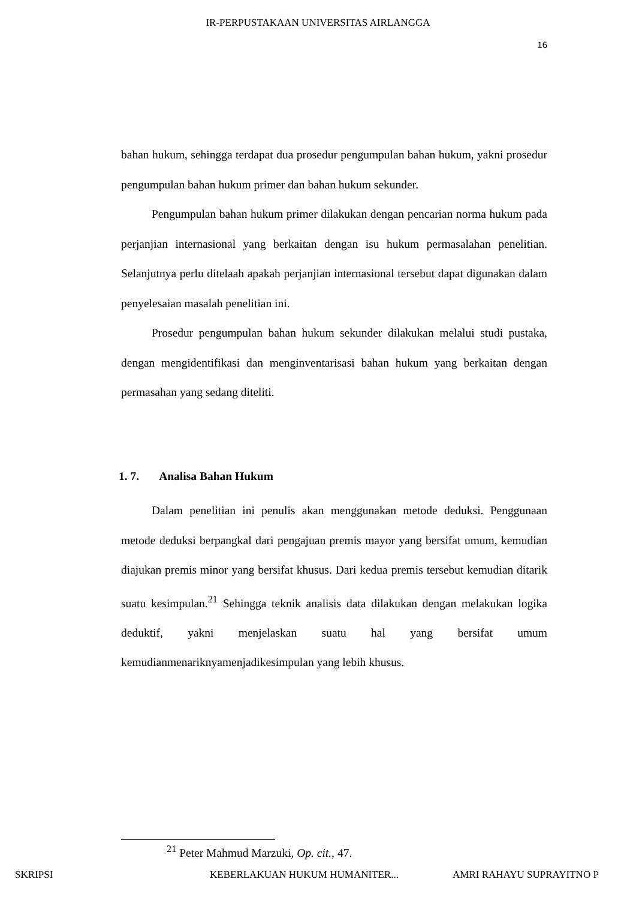IR-PERPUSTAKAAN UNIVERSITAS AIRLANGGA
16
bahan hukum, sehingga terdapat dua prosedur pengumpulan bahan hukum, yakni prosedur pengumpulan bahan hukum primer dan bahan hukum sekunder.
Pengumpulan bahan hukum primer dilakukan dengan pencarian norma hukum pada perjanjian internasional yang berkaitan dengan isu hukum permasalahan penelitian. Selanjutnya perlu ditelaah apakah perjanjian internasional tersebut dapat digunakan dalam penyelesaian masalah penelitian ini.
Prosedur pengumpulan bahan hukum sekunder dilakukan melalui studi pustaka, dengan mengidentifikasi dan menginventarisasi bahan hukum yang berkaitan dengan permasahan yang sedang diteliti.
1. 7. Analisa Bahan Hukum
Dalam penelitian ini penulis akan menggunakan metode deduksi. Penggunaan metode deduksi berpangkal dari pengajuan premis mayor yang bersifat umum, kemudian diajukan premis minor yang bersifat khusus. Dari kedua premis tersebut kemudian ditarik suatu kesimpulan.<sup>21</sup> Sehingga teknik analisis data dilakukan dengan melakukan logika deduktif, yakni menjelaskan suatu hal yang bersifat umum kemudianmenariknyamenjadikesimpulan yang lebih khusus.
<sup>21</sup> Peter Mahmud Marzuki, Op. cit., 47.
SKRIPSI KEBERLAKUAN HUKUM HUMANITER... AMRI RAHAYU SUPRAYITNO P